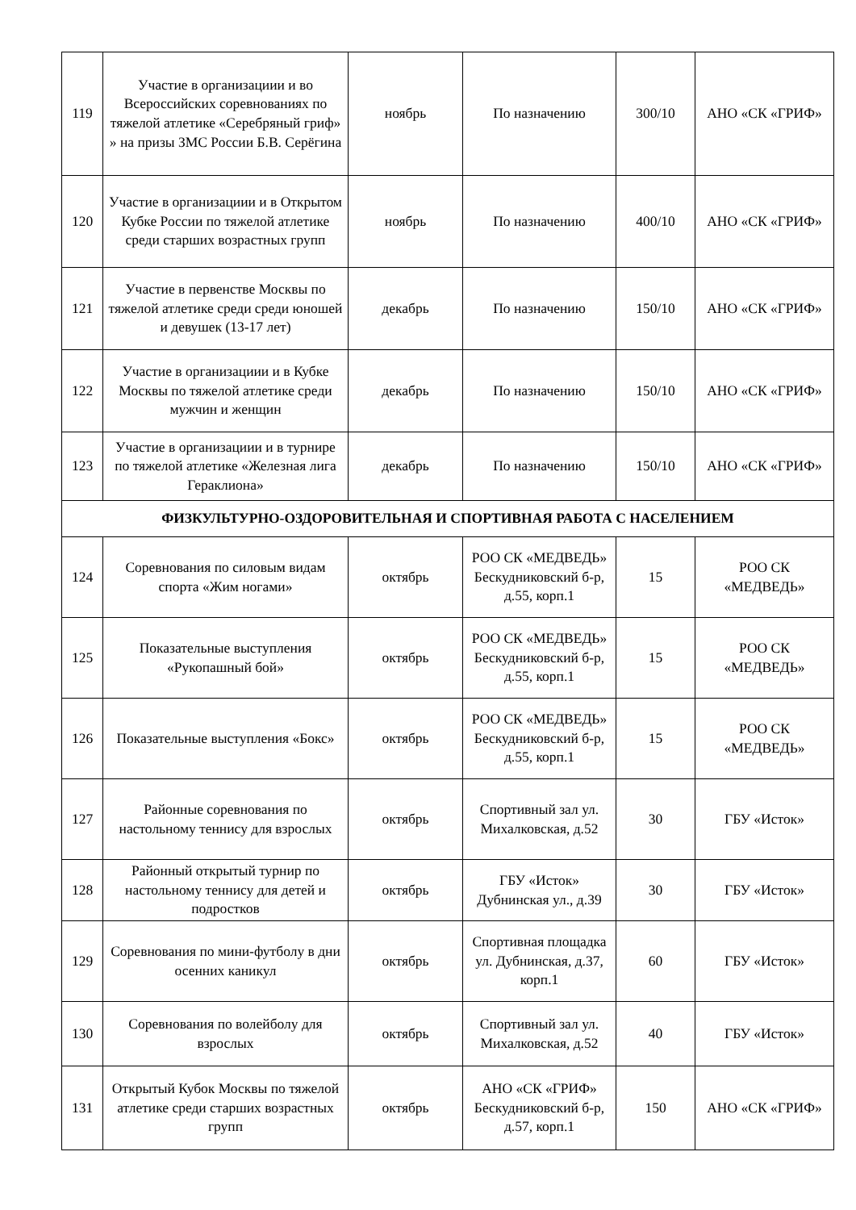| 119 | Участие в организациии и во Всероссийских соревнованиях по тяжелой атлетике «Серебряный гриф» » на призы ЗМС России Б.В. Серёгина | ноябрь | По назначению | 300/10 | АНО «СК «ГРИФ» |
| 120 | Участие в организациии и в Открытом Кубке России по тяжелой атлетике среди старших возрастных групп | ноябрь | По назначению | 400/10 | АНО «СК «ГРИФ» |
| 121 | Участие в первенстве Москвы по тяжелой атлетике среди среди юношей и девушек (13-17 лет) | декабрь | По назначению | 150/10 | АНО «СК «ГРИФ» |
| 122 | Участие в организациии и в Кубке Москвы по тяжелой атлетике среди мужчин и женщин | декабрь | По назначению | 150/10 | АНО «СК «ГРИФ» |
| 123 | Участие в организациии и в турнире по тяжелой атлетике «Железная лига Гераклиона» | декабрь | По назначению | 150/10 | АНО «СК «ГРИФ» |
| ФИЗКУЛЬТУРНО-ОЗДОРОВИТЕЛЬНАЯ И СПОРТИВНАЯ РАБОТА С НАСЕЛЕНИЕМ | | | | | |
| 124 | Соревнования по силовым видам спорта «Жим ногами» | октябрь | РОО СК «МЕДВЕДЬ» Бескудниковский б-р, д.55, корп.1 | 15 | РОО СК «МЕДВЕДЬ» |
| 125 | Показательные выступления «Рукопашный бой» | октябрь | РОО СК «МЕДВЕДЬ» Бескудниковский б-р, д.55, корп.1 | 15 | РОО СК «МЕДВЕДЬ» |
| 126 | Показательные выступления «Бокс» | октябрь | РОО СК «МЕДВЕДЬ» Бескудниковский б-р, д.55, корп.1 | 15 | РОО СК «МЕДВЕДЬ» |
| 127 | Районные соревнования по настольному теннису для взрослых | октябрь | Спортивный зал ул. Михалковская, д.52 | 30 | ГБУ «Исток» |
| 128 | Районный открытый турнир по настольному теннису для детей и подростков | октябрь | ГБУ «Исток» Дубнинская ул., д.39 | 30 | ГБУ «Исток» |
| 129 | Соревнования по мини-футболу в дни осенних каникул | октябрь | Спортивная площадка ул. Дубнинская, д.37, корп.1 | 60 | ГБУ «Исток» |
| 130 | Соревнования по волейболу для взрослых | октябрь | Спортивный зал ул. Михалковская, д.52 | 40 | ГБУ «Исток» |
| 131 | Открытый Кубок Москвы по тяжелой атлетике среди старших возрастных групп | октябрь | АНО «СК «ГРИФ» Бескудниковский б-р, д.57, корп.1 | 150 | АНО «СК «ГРИФ» |